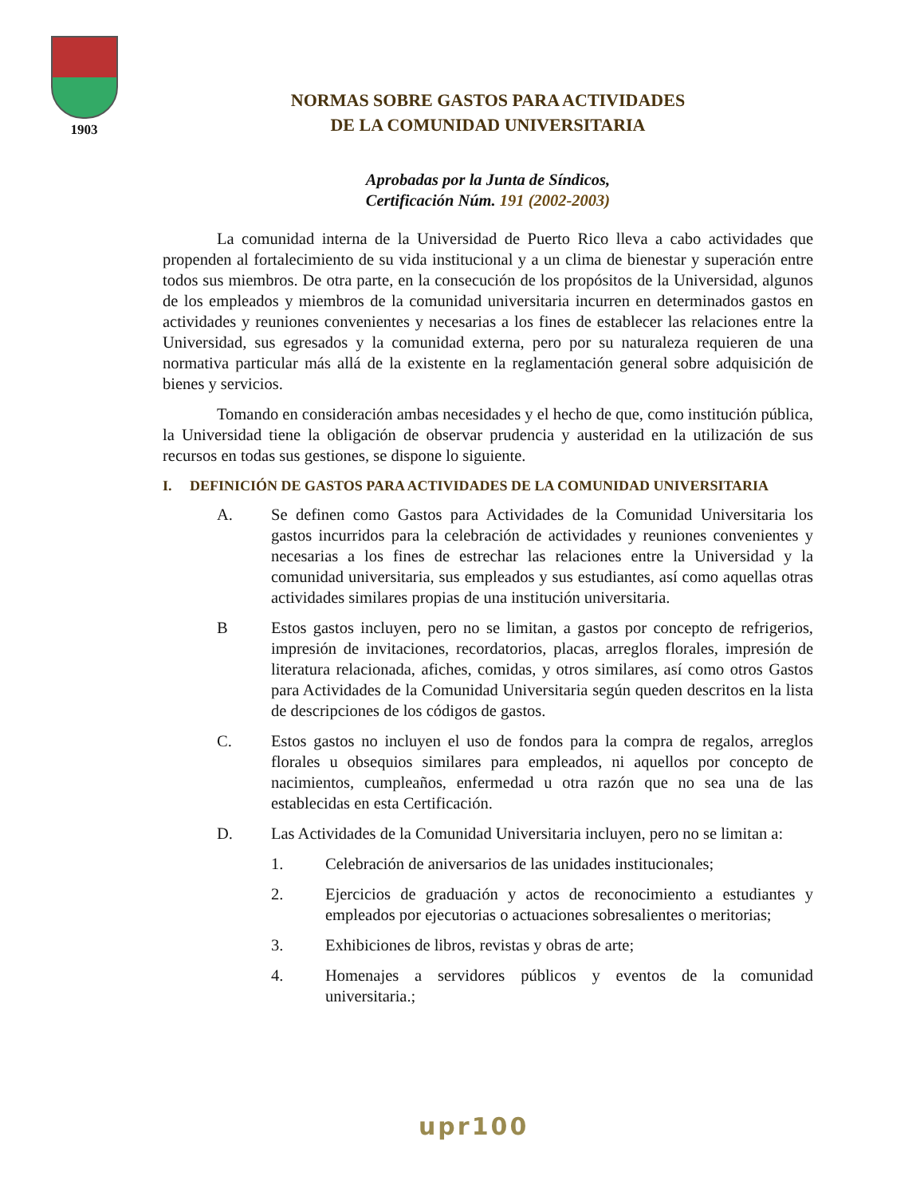1903
NORMAS SOBRE GASTOS PARA ACTIVIDADES
DE LA COMUNIDAD UNIVERSITARIA
Aprobadas por la Junta de Síndicos,
Certificación Núm. 191 (2002-2003)
La comunidad interna de la Universidad de Puerto Rico lleva a cabo actividades que propenden al fortalecimiento de su vida institucional y a un clima de bienestar y superación entre todos sus miembros. De otra parte, en la consecución de los propósitos de la Universidad, algunos de los empleados y miembros de la comunidad universitaria incurren en determinados gastos en actividades y reuniones convenientes y necesarias a los fines de establecer las relaciones entre la Universidad, sus egresados y la comunidad externa, pero por su naturaleza requieren de una normativa particular más allá de la existente en la reglamentación general sobre adquisición de bienes y servicios.
Tomando en consideración ambas necesidades y el hecho de que, como institución pública, la Universidad tiene la obligación de observar prudencia y austeridad en la utilización de sus recursos en todas sus gestiones, se dispone lo siguiente.
I. DEFINICIÓN DE GASTOS PARA ACTIVIDADES DE LA COMUNIDAD UNIVERSITARIA
A. Se definen como Gastos para Actividades de la Comunidad Universitaria los gastos incurridos para la celebración de actividades y reuniones convenientes y necesarias a los fines de estrechar las relaciones entre la Universidad y la comunidad universitaria, sus empleados y sus estudiantes, así como aquellas otras actividades similares propias de una institución universitaria.
B Estos gastos incluyen, pero no se limitan, a gastos por concepto de refrigerios, impresión de invitaciones, recordatorios, placas, arreglos florales, impresión de literatura relacionada, afiches, comidas, y otros similares, así como otros Gastos para Actividades de la Comunidad Universitaria según queden descritos en la lista de descripciones de los códigos de gastos.
C. Estos gastos no incluyen el uso de fondos para la compra de regalos, arreglos florales u obsequios similares para empleados, ni aquellos por concepto de nacimientos, cumpleaños, enfermedad u otra razón que no sea una de las establecidas en esta Certificación.
D. Las Actividades de la Comunidad Universitaria incluyen, pero no se limitan a:
1. Celebración de aniversarios de las unidades institucionales;
2. Ejercicios de graduación y actos de reconocimiento a estudiantes y empleados por ejecutorias o actuaciones sobresalientes o meritorias;
3. Exhibiciones de libros, revistas y obras de arte;
4. Homenajes a servidores públicos y eventos de la comunidad universitaria.;
upr100